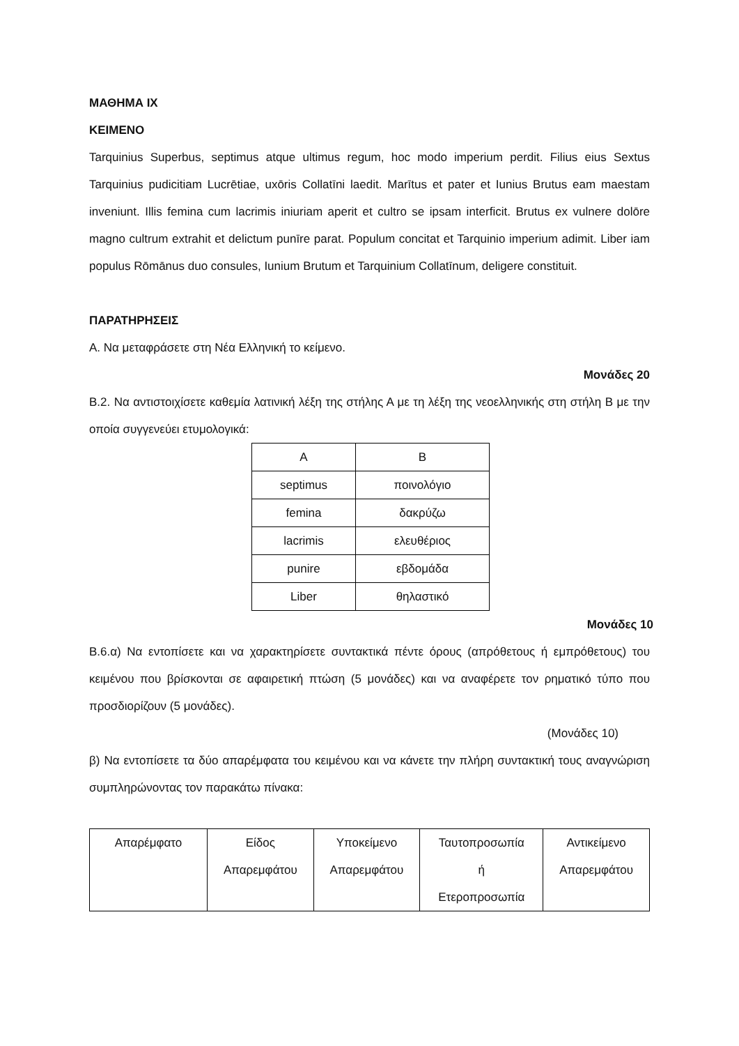ΜΑΘΗΜΑ IX
ΚΕΙΜΕΝΟ
Tarquinius Superbus, septimus atque ultimus regum, hoc modo imperium perdit. Filius eius Sextus Tarquinius pudicitiam Lucrētiae, uxōris Collatīni laedit. Marītus et pater et Iunius Brutus eam maestam inveniunt. Illis femina cum lacrimis iniuriam aperit et cultro se ipsam interficit. Brutus ex vulnere dolōre magno cultrum extrahit et delictum punīre parat. Populum concitat et Tarquinio imperium adimit. Liber iam populus Rōmānus duo consules, Iunium Brutum et Tarquinium Collatīnum, deligere constituit.
ΠΑΡΑΤΗΡΗΣΕΙΣ
Α. Να μεταφράσετε στη Νέα Ελληνική το κείμενο.
Μονάδες 20
Β.2. Να αντιστοιχίσετε καθεμία λατινική λέξη της στήλης Α με τη λέξη της νεοελληνικής στη στήλη Β με την οποία συγγενεύει ετυμολογικά:
| Α | Β |
| septimus | ποινολόγιο |
| femina | δακρύζω |
| lacrimis | ελευθέριος |
| punire | εβδομάδα |
| Liber | θηλαστικό |
Μονάδες 10
Β.6.α) Να εντοπίσετε και να χαρακτηρίσετε συντακτικά πέντε όρους (απρόθετους ή εμπρόθετους) του κειμένου που βρίσκονται σε αφαιρετική πτώση (5 μονάδες) και να αναφέρετε τον ρηματικό τύπο που προσδιορίζουν (5 μονάδες).
(Μονάδες 10)
β) Να εντοπίσετε τα δύο απαρέμφατα του κειμένου και να κάνετε την πλήρη συντακτική τους αναγνώριση συμπληρώνοντας τον παρακάτω πίνακα:
| Απαρέμφατο | Είδος Απαρεμφάτου | Υποκείμενο Απαρεμφάτου | Ταυτοπροσωπία ή Ετεροπροσωπία | Αντικείμενο Απαρεμφάτου |